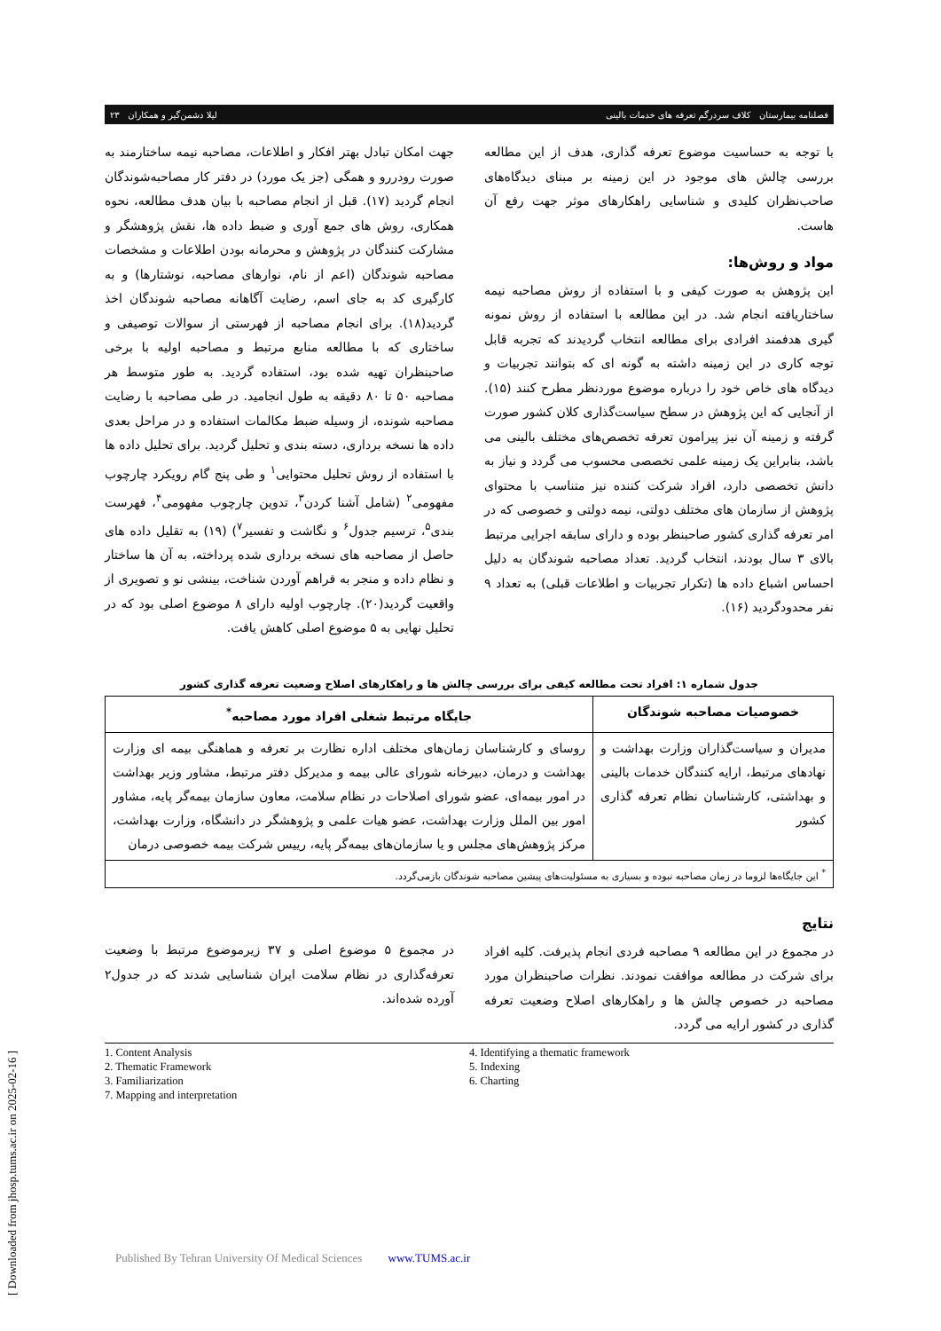فصلنامه بیمارستان کلاف سردرگم تعرفه های خدمات بالینی لیلا دشمن‌گیر و همکاران ۲۳
با توجه به حساسیت موضوع تعرفه گذاری، هدف از این مطالعه بررسی چالش های موجود در این زمینه بر مبنای دیدگاه‌های صاحب‌نظران کلیدی و شناسایی راهکارهای موثر جهت رفع آن هاست.
مواد و روش‌ها:
این پژوهش به صورت کیفی و با استفاده از روش مصاحبه نیمه ساختاریافته انجام شد. در این مطالعه با استفاده از روش نمونه گیری هدفمند افرادی برای مطالعه انتخاب گردیدند که تجربه قابل توجه کاری در این زمینه داشته به گونه ای که بتوانند تجربیات و دیدگاه های خاص خود را درباره موضوع موردنظر مطرح کنند (۱۵). از آنجایی که این پژوهش در سطح سیاست‌گذاری کلان کشور صورت گرفته و زمینه آن نیز پیرامون تعرفه تخصص‌های مختلف بالینی می باشد، بنابراین یک زمینه علمی تخصصی محسوب می گردد و نیاز به دانش تخصصی دارد، افراد شرکت کننده نیز متناسب با محتوای پژوهش از سازمان های مختلف دولتی، نیمه دولتی و خصوصی که در امر تعرفه گذاری کشور صاحبنظر بوده و دارای سابقه اجرایی مرتبط بالای ۳ سال بودند، انتخاب گردید. تعداد مصاحبه شوندگان به دلیل احساس اشباع داده ها (تکرار تجربیات و اطلاعات قبلی) به تعداد ۹ نفر محدودگردید (۱۶).
جهت امکان تبادل بهتر افکار و اطلاعات، مصاحبه نیمه ساختارمند به صورت رودررو و همگی (جز یک مورد) در دفتر کار مصاحبه‌شوندگان انجام گردید (۱۷). قبل از انجام مصاحبه با بیان هدف مطالعه، نحوه همکاری، روش های جمع آوری و ضبط داده ها، نقش پژوهشگر و مشارکت کنندگان در پژوهش و محرمانه بودن اطلاعات و مشخصات مصاحبه شوندگان (اعم از نام، نوارهای مصاحبه، نوشتارها) و به کارگیری کد به جای اسم، رضایت آگاهانه مصاحبه شوندگان اخذ گردید(۱۸). برای انجام مصاحبه از فهرستی از سوالات توصیفی و ساختاری که با مطالعه منابع مرتبط و مصاحبه اولیه با برخی صاحبنظران تهیه شده بود، استفاده گردید. به طور متوسط هر مصاحبه ۵۰ تا ۸۰ دقیقه به طول انجامید. در طی مصاحبه با رضایت مصاحبه شونده، از وسیله ضبط مکالمات استفاده و در مراحل بعدی داده ها نسخه برداری، دسته بندی و تحلیل گردید. برای تحلیل داده ها با استفاده از روش تحلیل محتوایی<sup>۱</sup> و طی پنج گام رویکرد چارچوب مفهومی<sup>۲</sup> (شامل آشنا کردن<sup>۳</sup>، تدوین چارچوب مفهومی<sup>۴</sup>، فهرست بندی<sup>۵</sup>، ترسیم جدول<sup>۶</sup> و نگاشت و تفسیر<sup>۷</sup>) (۱۹) به تقلیل داده های حاصل از مصاحبه های نسخه برداری شده پرداخته، به آن ها ساختار و نظام داده و منجر به فراهم آوردن شناخت، بینشی نو و تصویری از واقعیت گردید(۲۰). چارچوب اولیه دارای ۸ موضوع اصلی بود که در تحلیل نهایی به ۵ موضوع اصلی کاهش یافت.
جدول شماره ۱: افراد تحت مطالعه کیفی برای بررسی چالش ها و راهکارهای اصلاح وضعیت تعرفه گذاری کشور
| خصوصیات مصاحبه شوندگان | جایگاه مرتبط شغلی افراد مورد مصاحبه<sup>*</sup> |
| --- | --- |
| مدیران و سیاست‌گذاران وزارت بهداشت و نهادهای مرتبط، ارایه کنندگان خدمات بالینی و بهداشتی، کارشناسان نظام تعرفه گذاری کشور | روسای و کارشناسان زمان‌های مختلف اداره نظارت بر تعرفه و هماهنگی بیمه ای وزارت بهداشت و درمان، دبیرخانه شورای عالی بیمه و مدیرکل دفتر مرتبط، مشاور وزیر بهداشت در امور بیمه‌ای، عضو شورای اصلاحات در نظام سلامت، معاون سازمان بیمه‌گر پایه، مشاور امور بین الملل وزارت بهداشت، عضو هیات علمی و پژوهشگر در دانشگاه، وزارت بهداشت، مرکز پژوهش‌های مجلس و یا سازمان‌های بیمه‌گر پایه، رییس شرکت بیمه خصوصی درمان |
| <sup>*</sup> این جایگاه‌ها لزوما در زمان مصاحبه نبوده و بسیاری به مسئولیت‌های پیشین مصاحبه شوندگان بازمی‌گردد. | |
نتایج
در مجموع در این مطالعه ۹ مصاحبه فردی انجام پذیرفت. کلیه افراد برای شرکت در مطالعه موافقت نمودند. نظرات صاحبنظران مورد مصاحبه در خصوص چالش ها و راهکارهای اصلاح وضعیت تعرفه گذاری در کشور ارایه می گردد.
در مجموع ۵ موضوع اصلی و ۳۷ زیرموضوع مرتبط با وضعیت تعرفه‌گذاری در نظام سلامت ایران شناسایی شدند که در جدول۲ آورده شده‌اند.
1. Content Analysis
2. Thematic Framework
3. Familiarization
7. Mapping and interpretation
4. Identifying a thematic framework
5. Indexing
6. Charting
[ Downloaded from jhosp.tums.ac.ir on 2025-02-16 ]
Published By Tehran University Of Medical Sciences www.TUMS.ac.ir